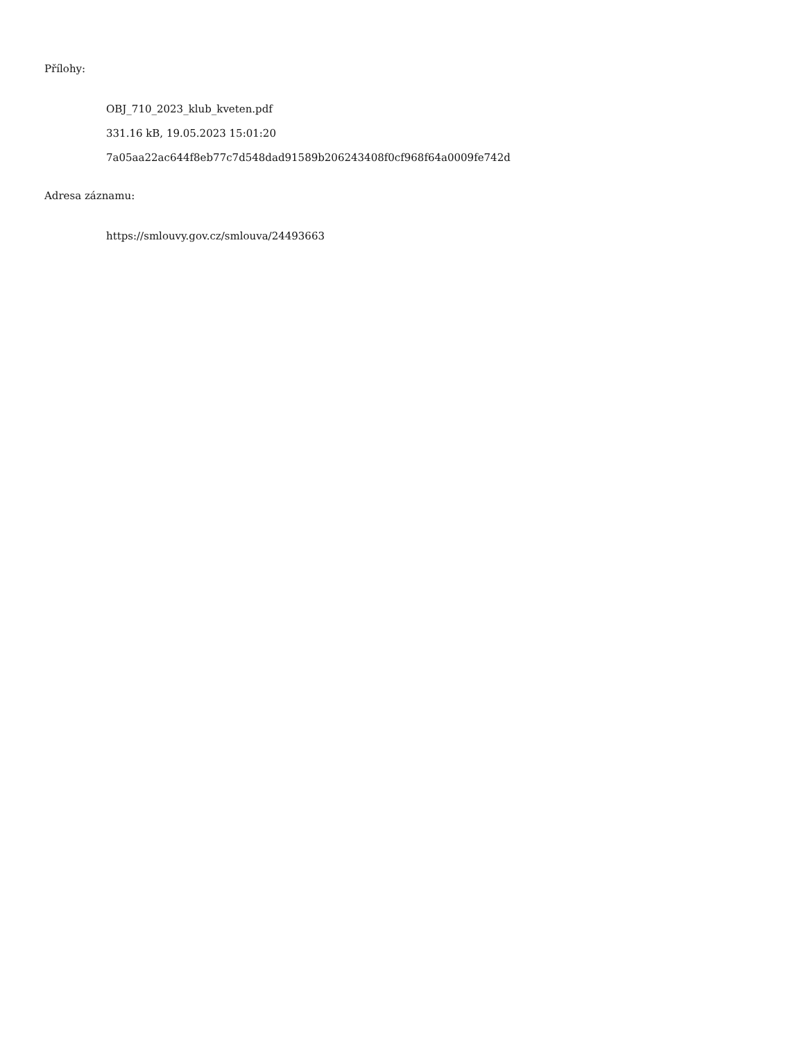Přílohy:
OBJ_710_2023_klub_kveten.pdf
331.16 kB, 19.05.2023 15:01:20
7a05aa22ac644f8eb77c7d548dad91589b206243408f0cf968f64a0009fe742d
Adresa záznamu:
https://smlouvy.gov.cz/smlouva/24493663